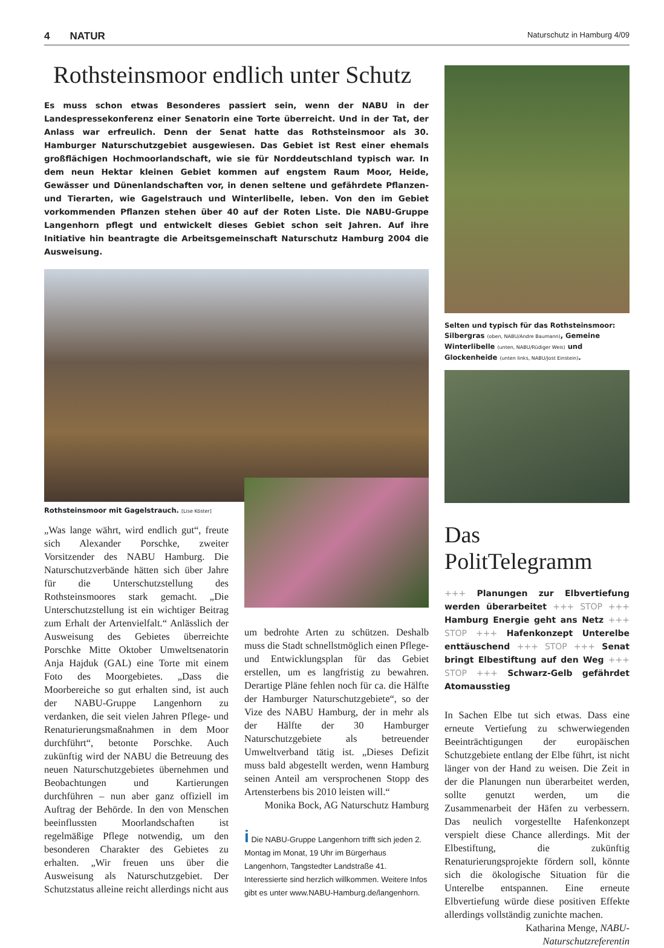4 NATUR Naturschutz in Hamburg 4/09
Rothsteinsmoor endlich unter Schutz
Es muss schon etwas Besonderes passiert sein, wenn der NABU in der Landespressekonferenz einer Senatorin eine Torte überreicht. Und in der Tat, der Anlass war erfreulich. Denn der Senat hatte das Rothsteinsmoor als 30. Hamburger Naturschutzgebiet ausgewiesen. Das Gebiet ist Rest einer ehemals großflächigen Hochmoorlandschaft, wie sie für Norddeutschland typisch war. In dem neun Hektar kleinen Gebiet kommen auf engstem Raum Moor, Heide, Gewässer und Dünenlandschaften vor, in denen seltene und gefährdete Pflanzen- und Tierarten, wie Gagelstrauch und Winterlibelle, leben. Von den im Gebiet vorkommenden Pflanzen stehen über 40 auf der Roten Liste. Die NABU-Gruppe Langenhorn pflegt und entwickelt dieses Gebiet schon seit Jahren. Auf ihre Initiative hin beantragte die Arbeitsgemeinschaft Naturschutz Hamburg 2004 die Ausweisung.
Rothsteinsmoor mit Gagelstrauch. [Lise Köster]
„Was lange währt, wird endlich gut“, freute sich Alexander Porschke, zweiter Vorsitzender des NABU Hamburg. Die Naturschutzverbände hätten sich über Jahre für die Unterschutzstellung des Rothsteinsmoores stark gemacht. „Die Unterschutzstellung ist ein wichtiger Beitrag zum Erhalt der Artenvielfalt.“ Anlässlich der Ausweisung des Gebietes überreichte Porschke Mitte Oktober Umweltsenatorin Anja Hajduk (GAL) eine Torte mit einem Foto des Moorgebietes. „Dass die Moorbereiche so gut erhalten sind, ist auch der NABU-Gruppe Langenhorn zu verdanken, die seit vielen Jahren Pflege- und Renaturierungsmaßnahmen in dem Moor durchführt“, betonte Porschke. Auch zukünftig wird der NABU die Betreuung des neuen Naturschutzgebietes übernehmen und Beobachtungen und Kartierungen durchführen – nun aber ganz offiziell im Auftrag der Behörde. In den von Menschen beeinflussten Moorlandschaften ist regelmäßige Pflege notwendig, um den besonderen Charakter des Gebietes zu erhalten. „Wir freuen uns über die Ausweisung als Naturschutzgebiet. Der Schutzstatus alleine reicht allerdings nicht aus
um bedrohte Arten zu schützen. Deshalb muss die Stadt schnellstmöglich einen Pflege- und Entwicklungsplan für das Gebiet erstellen, um es langfristig zu bewahren. Derartige Pläne fehlen noch für ca. die Hälfte der Hamburger Naturschutzgebiete“, so der Vize des NABU Hamburg, der in mehr als der Hälfte der 30 Hamburger Naturschutzgebiete als betreuender Umweltverband tätig ist. „Dieses Defizit muss bald abgestellt werden, wenn Hamburg seinen Anteil am versprochenen Stopp des Artensterbens bis 2010 leisten will.“
Monika Bock, AG Naturschutz Hamburg
i Die NABU-Gruppe Langenhorn trifft sich jeden 2. Montag im Monat, 19 Uhr im Bürgerhaus Langenhorn, Tangstedter Landstraße 41. Interessierte sind herzlich willkommen. Weitere Infos gibt es unter www.NABU-Hamburg.de/langenhorn.
Selten und typisch für das Rothsteinsmoor: Silbergras (oben, NABU/Andre Baumann), Gemeine Winterlibelle (unten, NABU/Rüdiger Weis) und Glockenheide (unten links, NABU/Jost Einstein).
Das PolitTelegramm
+++ Planungen zur Elbvertiefung werden überarbeitet +++ STOP +++ Hamburg Energie geht ans Netz +++ STOP +++ Hafenkonzept Unterelbe enttäuschend +++ STOP +++ Senat bringt Elbestiftung auf den Weg +++ STOP +++ Schwarz-Gelb gefährdet Atomausstieg
In Sachen Elbe tut sich etwas. Dass eine erneute Vertiefung zu schwerwiegenden Beeinträchtigungen der europäischen Schutzgebiete entlang der Elbe führt, ist nicht länger von der Hand zu weisen. Die Zeit in der die Planungen nun überarbeitet werden, sollte genutzt werden, um die Zusammenarbeit der Häfen zu verbessern. Das neulich vorgestellte Hafenkonzept verspielt diese Chance allerdings. Mit der Elbestiftung, die zukünftig Renaturierungsprojekte fördern soll, könnte sich die ökologische Situation für die Unterelbe entspannen. Eine erneute Elbvertiefung würde diese positiven Effekte allerdings vollständig zunichte machen.
Katharina Menge, NABU-Naturschutzreferentin